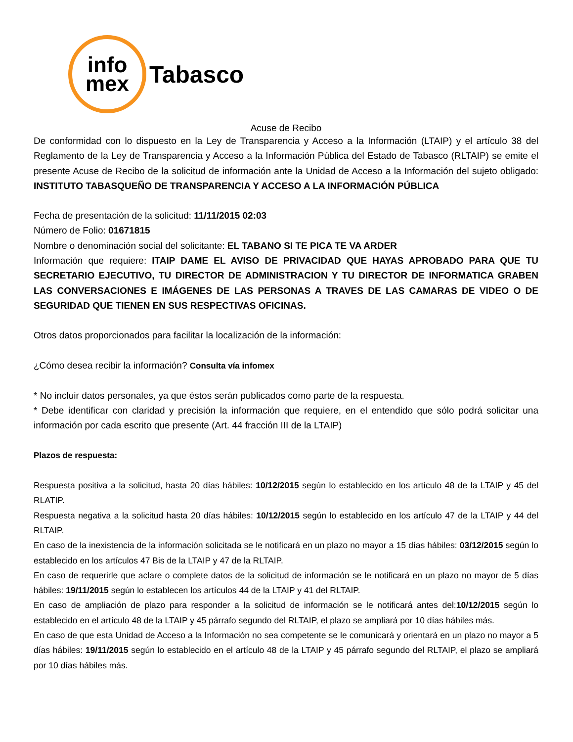info
mex
Tabasco
Acuse de Recibo
De conformidad con lo dispuesto en la Ley de Transparencia y Acceso a la Información (LTAIP) y el artículo 38 del Reglamento de la Ley de Transparencia y Acceso a la Información Pública del Estado de Tabasco (RLTAIP) se emite el presente Acuse de Recibo de la solicitud de información ante la Unidad de Acceso a la Información del sujeto obligado: INSTITUTO TABASQUEÑO DE TRANSPARENCIA Y ACCESO A LA INFORMACIÓN PÚBLICA
Fecha de presentación de la solicitud: 11/11/2015 02:03
Número de Folio: 01671815
Nombre o denominación social del solicitante: EL TABANO SI TE PICA TE VA ARDER
Información que requiere: ITAIP DAME EL AVISO DE PRIVACIDAD QUE HAYAS APROBADO PARA QUE TU SECRETARIO EJECUTIVO, TU DIRECTOR DE ADMINISTRACION Y TU DIRECTOR DE INFORMATICA GRABEN LAS CONVERSACIONES E IMÁGENES DE LAS PERSONAS A TRAVES DE LAS CAMARAS DE VIDEO O DE SEGURIDAD QUE TIENEN EN SUS RESPECTIVAS OFICINAS.
Otros datos proporcionados para facilitar la localización de la información:
¿Cómo desea recibir la información? Consulta vía infomex
* No incluir datos personales, ya que éstos serán publicados como parte de la respuesta.
* Debe identificar con claridad y precisión la información que requiere, en el entendido que sólo podrá solicitar una información por cada escrito que presente (Art. 44 fracción III de la LTAIP)
Plazos de respuesta:
Respuesta positiva a la solicitud, hasta 20 días hábiles: 10/12/2015 según lo establecido en los artículo 48 de la LTAIP y 45 del RLATIP.
Respuesta negativa a la solicitud hasta 20 días hábiles: 10/12/2015 según lo establecido en los artículo 47 de la LTAIP y 44 del RLTAIP.
En caso de la inexistencia de la información solicitada se le notificará en un plazo no mayor a 15 días hábiles: 03/12/2015 según lo establecido en los artículos 47 Bis de la LTAIP y 47 de la RLTAIP.
En caso de requerirle que aclare o complete datos de la solicitud de información se le notificará en un plazo no mayor de 5 días hábiles: 19/11/2015 según lo establecen los artículos 44 de la LTAIP y 41 del RLTAIP.
En caso de ampliación de plazo para responder a la solicitud de información se le notificará antes del:10/12/2015 según lo establecido en el artículo 48 de la LTAIP y 45 párrafo segundo del RLTAIP, el plazo se ampliará por 10 días hábiles más.
En caso de que esta Unidad de Acceso a la Información no sea competente se le comunicará y orientará en un plazo no mayor a 5 días hábiles: 19/11/2015 según lo establecido en el artículo 48 de la LTAIP y 45 párrafo segundo del RLTAIP, el plazo se ampliará por 10 días hábiles más.